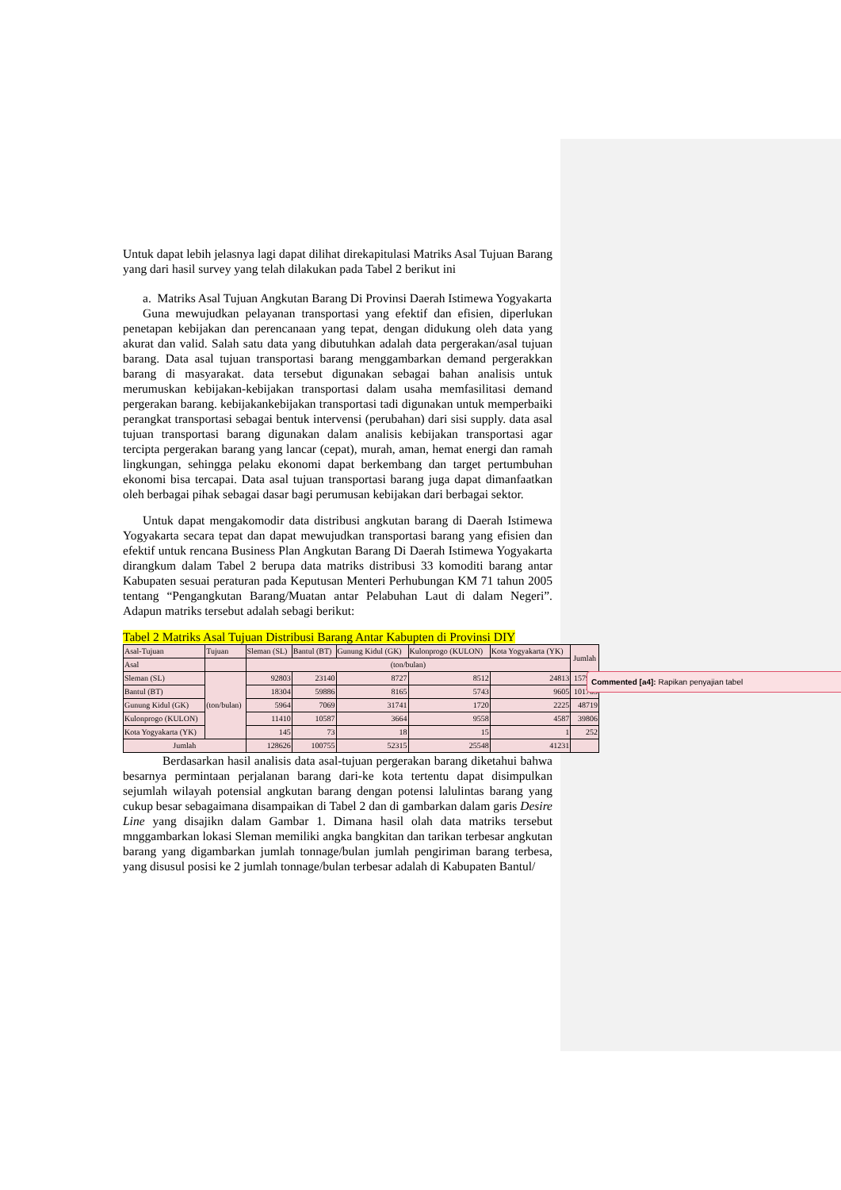Untuk dapat lebih jelasnya lagi dapat dilihat direkapitulasi Matriks Asal Tujuan Barang yang dari hasil survey yang telah dilakukan pada Tabel 2 berikut ini
a. Matriks Asal Tujuan Angkutan Barang Di Provinsi Daerah Istimewa Yogyakarta
Guna mewujudkan pelayanan transportasi yang efektif dan efisien, diperlukan penetapan kebijakan dan perencanaan yang tepat, dengan didukung oleh data yang akurat dan valid. Salah satu data yang dibutuhkan adalah data pergerakan/asal tujuan barang. Data asal tujuan transportasi barang menggambarkan demand pergerakkan barang di masyarakat. data tersebut digunakan sebagai bahan analisis untuk merumuskan kebijakan-kebijakan transportasi dalam usaha memfasilitasi demand pergerakan barang. kebijakankebijakan transportasi tadi digunakan untuk memperbaiki perangkat transportasi sebagai bentuk intervensi (perubahan) dari sisi supply. data asal tujuan transportasi barang digunakan dalam analisis kebijakan transportasi agar tercipta pergerakan barang yang lancar (cepat), murah, aman, hemat energi dan ramah lingkungan, sehingga pelaku ekonomi dapat berkembang dan target pertumbuhan ekonomi bisa tercapai. Data asal tujuan transportasi barang juga dapat dimanfaatkan oleh berbagai pihak sebagai dasar bagi perumusan kebijakan dari berbagai sektor.
Untuk dapat mengakomodir data distribusi angkutan barang di Daerah Istimewa Yogyakarta secara tepat dan dapat mewujudkan transportasi barang yang efisien dan efektif untuk rencana Business Plan Angkutan Barang Di Daerah Istimewa Yogyakarta dirangkum dalam Tabel 2 berupa data matriks distribusi 33 komoditi barang antar Kabupaten sesuai peraturan pada Keputusan Menteri Perhubungan KM 71 tahun 2005 tentang “Pengangkutan Barang/Muatan antar Pelabuhan Laut di dalam Negeri”. Adapun matriks tersebut adalah sebagi berikut:
Tabel 2 Matriks Asal Tujuan Distribusi Barang Antar Kabupten di Provinsi DIY
| Asal-Tujuan | Tujuan | Sleman (SL) | Bantul (BT) | Gunung Kidul (GK) | Kulonprogo (KULON) | Kota Yogyakarta (YK) | Jumlah |
| Asal | | (ton/bulan) | | | | | |
| Sleman (SL) | (ton/bulan) | 92803 | 23140 | 8727 | 8512 | 24813 | 157995 |
| Bantul (BT) | | 18304 | 59886 | 8165 | 5743 | 9605 | 101703 |
| Gunung Kidul (GK) | | 5964 | 7069 | 31741 | 1720 | 2225 | 48719 |
| Kulonprogo (KULON) | | 11410 | 10587 | 3664 | 9558 | 4587 | 39806 |
| Kota Yogyakarta (YK) | | 145 | 73 | 18 | 15 | 1 | 252 |
| Jumlah | | 128626 | 100755 | 52315 | 25548 | 41231 | |
Berdasarkan hasil analisis data asal-tujuan pergerakan barang diketahui bahwa besarnya permintaan perjalanan barang dari-ke kota tertentu dapat disimpulkan sejumlah wilayah potensial angkutan barang dengan potensi lalulintas barang yang cukup besar sebagaimana disampaikan di Tabel 2 dan di gambarkan dalam garis Desire Line yang disajikn dalam Gambar 1. Dimana hasil olah data matriks tersebut mnggambarkan lokasi Sleman memiliki angka bangkitan dan tarikan terbesar angkutan barang yang digambarkan jumlah tonnage/bulan jumlah pengiriman barang terbesa, yang disusul posisi ke 2 jumlah tonnage/bulan terbesar adalah di Kabupaten Bantul/
Commented [a4]: Rapikan penyajian tabel